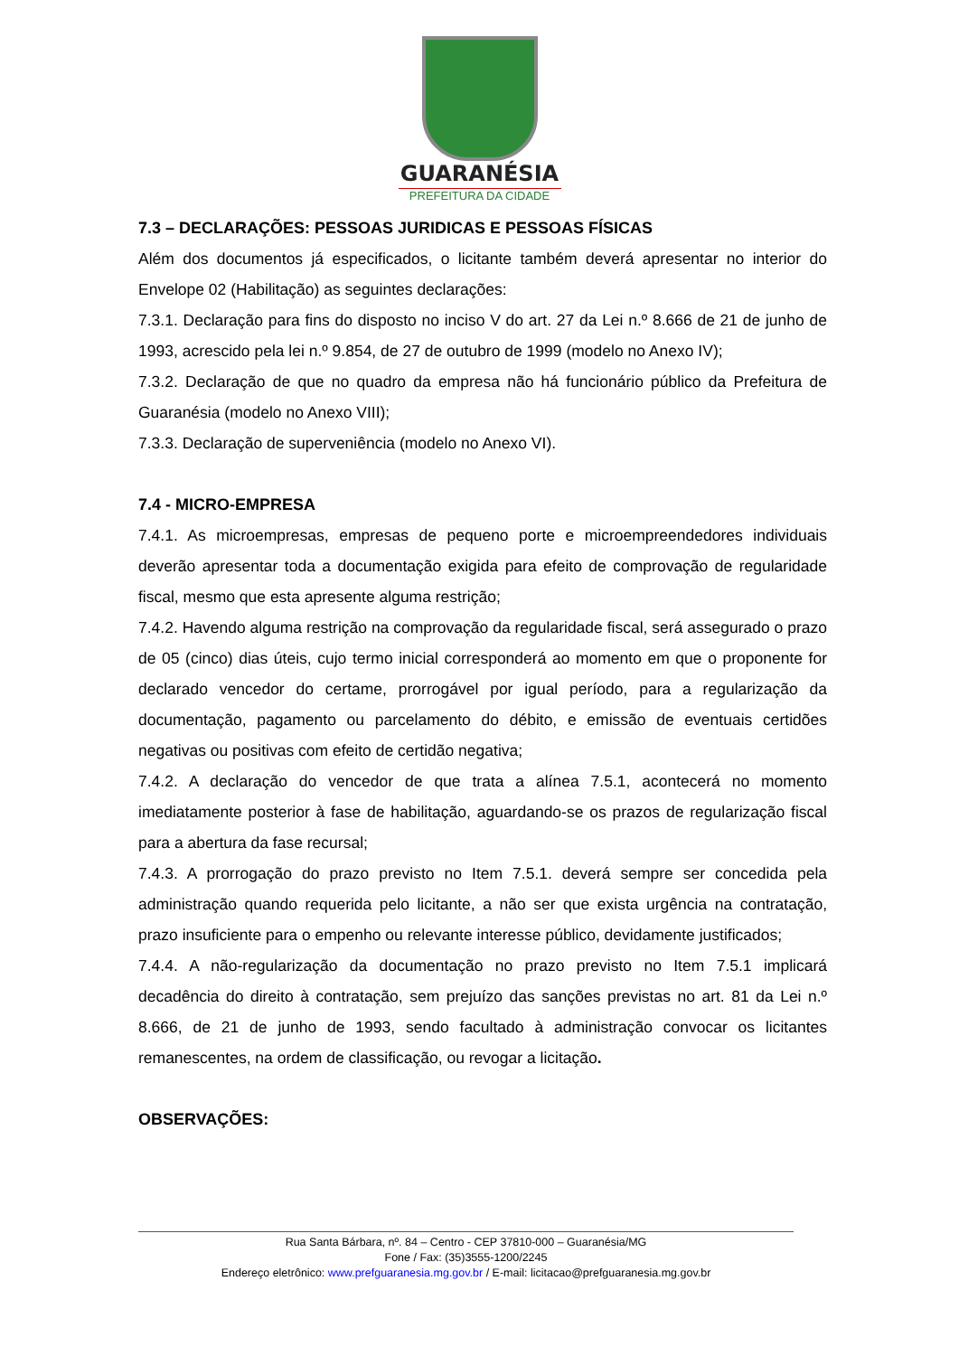GUARANÉSIA
PREFEITURA DA CIDADE
7.3 – DECLARAÇÕES: PESSOAS JURIDICAS E PESSOAS FÍSICAS
Além dos documentos já especificados, o licitante também deverá apresentar no interior do Envelope 02 (Habilitação) as seguintes declarações:
7.3.1. Declaração para fins do disposto no inciso V do art. 27 da Lei n.º 8.666 de 21 de junho de 1993, acrescido pela lei n.º 9.854, de 27 de outubro de 1999 (modelo no Anexo IV);
7.3.2. Declaração de que no quadro da empresa não há funcionário público da Prefeitura de Guaranésia (modelo no Anexo VIII);
7.3.3. Declaração de superveniência (modelo no Anexo VI).
7.4 - MICRO-EMPRESA
7.4.1. As microempresas, empresas de pequeno porte e microempreendedores individuais deverão apresentar toda a documentação exigida para efeito de comprovação de regularidade fiscal, mesmo que esta apresente alguma restrição;
7.4.2. Havendo alguma restrição na comprovação da regularidade fiscal, será assegurado o prazo de 05 (cinco) dias úteis, cujo termo inicial corresponderá ao momento em que o proponente for declarado vencedor do certame, prorrogável por igual período, para a regularização da documentação, pagamento ou parcelamento do débito, e emissão de eventuais certidões negativas ou positivas com efeito de certidão negativa;
7.4.2. A declaração do vencedor de que trata a alínea 7.5.1, acontecerá no momento imediatamente posterior à fase de habilitação, aguardando-se os prazos de regularização fiscal para a abertura da fase recursal;
7.4.3. A prorrogação do prazo previsto no Item 7.5.1. deverá sempre ser concedida pela administração quando requerida pelo licitante, a não ser que exista urgência na contratação, prazo insuficiente para o empenho ou relevante interesse público, devidamente justificados;
7.4.4. A não-regularização da documentação no prazo previsto no Item 7.5.1 implicará decadência do direito à contratação, sem prejuízo das sanções previstas no art. 81 da Lei n.º 8.666, de 21 de junho de 1993, sendo facultado à administração convocar os licitantes remanescentes, na ordem de classificação, ou revogar a licitação.
OBSERVAÇÕES:
Rua Santa Bárbara, nº. 84 – Centro - CEP 37810-000 – Guaranésia/MG
Fone / Fax: (35)3555-1200/2245
Endereço eletrônico: www.prefguaranesia.mg.gov.br / E-mail: licitacao@prefguaranesia.mg.gov.br